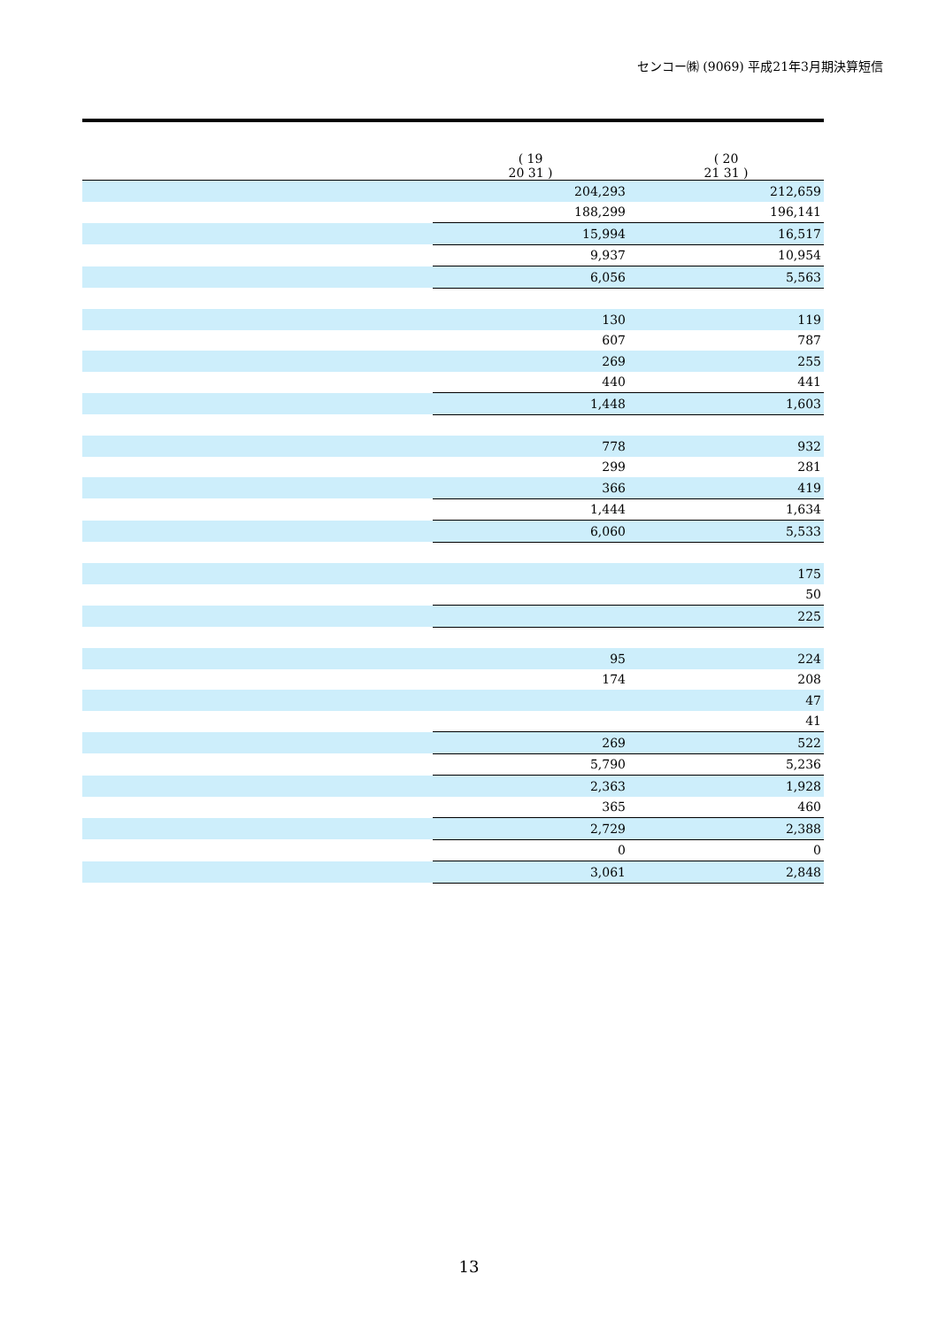センコー㈱ (9069) 平成21年3月期決算短信
| | ( 19 20 31 ) | ( 20 21 31 ) |
| --- | --- | --- |
| | 204,293 | 212,659 |
| | 188,299 | 196,141 |
| | 15,994 | 16,517 |
| | 9,937 | 10,954 |
| | 6,056 | 5,563 |
| | 130 | 119 |
| | 607 | 787 |
| | 269 | 255 |
| | 440 | 441 |
| | 1,448 | 1,603 |
| | 778 | 932 |
| | 299 | 281 |
| | 366 | 419 |
| | 1,444 | 1,634 |
| | 6,060 | 5,533 |
| | | 175 |
| | | 50 |
| | | 225 |
| | 95 | 224 |
| | 174 | 208 |
| | | 47 |
| | | 41 |
| | 269 | 522 |
| | 5,790 | 5,236 |
| | 2,363 | 1,928 |
| | 365 | 460 |
| | 2,729 | 2,388 |
| | 0 | 0 |
| | 3,061 | 2,848 |
13